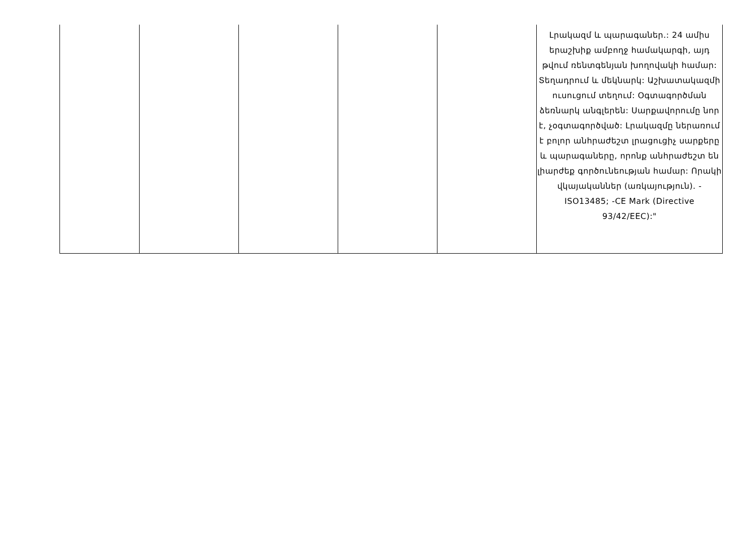| | | | | | Լրակազմ և պարագաներ.: 24 ամիս երաշխիք ամբողջ համակարգի, այդ թվում ռենտգենյան խողովակի համար: Տեղադրում և մեկնարկ: Աշխատակազմի ուսուցում տեղում: Օգտագործման ձեռնարկ անգլերեն: Սարքավորումը նոր է, չօգտագործված: Լրակազմը ներառում է բոլոր անհրաժեշտ լրացուցիչ սարքերը և պարագաները, որոնք անհրաժեշտ են լիարժեք գործունեության համար: Որակի վկայականներ (առկայություն). -ISO13485; -CE Mark (Directive 93/42/EEC):" |